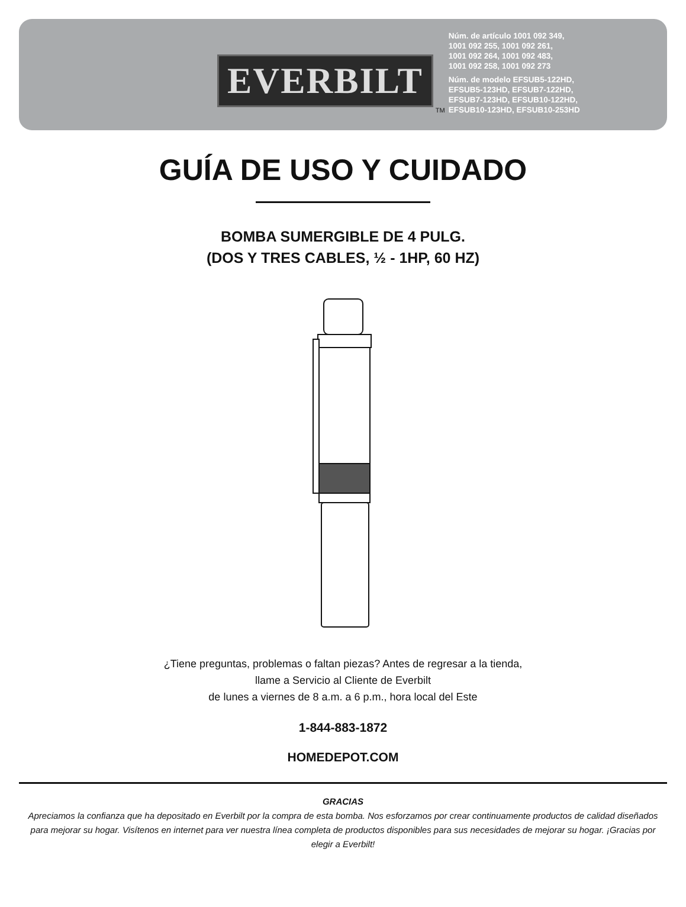EVERBILT
TM
Núm. de artículo 1001 092 349,
1001 092 255, 1001 092 261,
1001 092 264, 1001 092 483,
1001 092 258, 1001 092 273
Núm. de modelo EFSUB5-122HD,
EFSUB5-123HD, EFSUB7-122HD,
EFSUB7-123HD, EFSUB10-122HD,
EFSUB10-123HD, EFSUB10-253HD
GUÍA DE USO Y CUIDADO
BOMBA SUMERGIBLE DE 4 PULG.
(DOS Y TRES CABLES, ½ - 1HP, 60 HZ)
¿Tiene preguntas, problemas o faltan piezas? Antes de regresar a la tienda,
llame a Servicio al Cliente de Everbilt
de lunes a viernes de 8 a.m. a 6 p.m., hora local del Este
1-844-883-1872
HOMEDEPOT.COM
GRACIAS
Apreciamos la confianza que ha depositado en Everbilt por la compra de esta bomba. Nos esforzamos por crear continuamente productos de calidad diseñados para mejorar su hogar. Visítenos en internet para ver nuestra línea completa de productos disponibles para sus necesidades de mejorar su hogar. ¡Gracias por elegir a Everbilt!